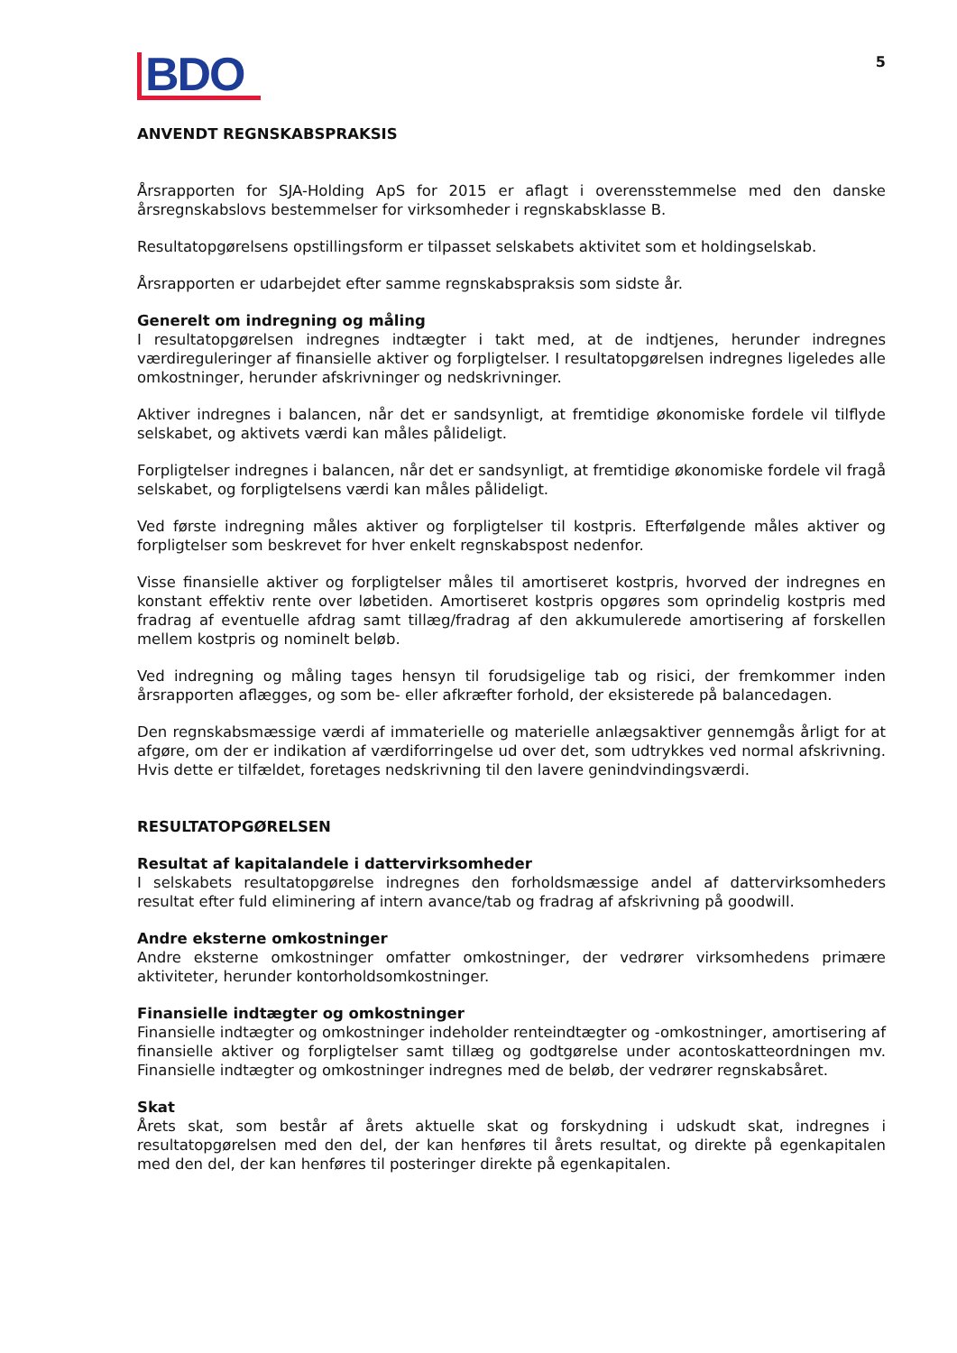BDO
5
ANVENDT REGNSKABSPRAKSIS
Årsrapporten for SJA-Holding ApS for 2015 er aflagt i overensstemmelse med den danske årsregnskabslovs bestemmelser for virksomheder i regnskabsklasse B.
Resultatopgørelsens opstillingsform er tilpasset selskabets aktivitet som et holdingselskab.
Årsrapporten er udarbejdet efter samme regnskabspraksis som sidste år.
Generelt om indregning og måling
I resultatopgørelsen indregnes indtægter i takt med, at de indtjenes, herunder indregnes værdireguleringer af finansielle aktiver og forpligtelser. I resultatopgørelsen indregnes ligeledes alle omkostninger, herunder afskrivninger og nedskrivninger.
Aktiver indregnes i balancen, når det er sandsynligt, at fremtidige økonomiske fordele vil tilflyde selskabet, og aktivets værdi kan måles pålideligt.
Forpligtelser indregnes i balancen, når det er sandsynligt, at fremtidige økonomiske fordele vil fragå selskabet, og forpligtelsens værdi kan måles pålideligt.
Ved første indregning måles aktiver og forpligtelser til kostpris. Efterfølgende måles aktiver og forpligtelser som beskrevet for hver enkelt regnskabspost nedenfor.
Visse finansielle aktiver og forpligtelser måles til amortiseret kostpris, hvorved der indregnes en konstant effektiv rente over løbetiden. Amortiseret kostpris opgøres som oprindelig kostpris med fradrag af eventuelle afdrag samt tillæg/fradrag af den akkumulerede amortisering af forskellen mellem kostpris og nominelt beløb.
Ved indregning og måling tages hensyn til forudsigelige tab og risici, der fremkommer inden årsrapporten aflægges, og som be- eller afkræfter forhold, der eksisterede på balancedagen.
Den regnskabsmæssige værdi af immaterielle og materielle anlægsaktiver gennemgås årligt for at afgøre, om der er indikation af værdiforringelse ud over det, som udtrykkes ved normal afskrivning. Hvis dette er tilfældet, foretages nedskrivning til den lavere genindvindingsværdi.
RESULTATOPGØRELSEN
Resultat af kapitalandele i dattervirksomheder
I selskabets resultatopgørelse indregnes den forholdsmæssige andel af dattervirksomheders resultat efter fuld eliminering af intern avance/tab og fradrag af afskrivning på goodwill.
Andre eksterne omkostninger
Andre eksterne omkostninger omfatter omkostninger, der vedrører virksomhedens primære aktiviteter, herunder kontorholdsomkostninger.
Finansielle indtægter og omkostninger
Finansielle indtægter og omkostninger indeholder renteindtægter og -omkostninger, amortisering af finansielle aktiver og forpligtelser samt tillæg og godtgørelse under acontoskatteordningen mv. Finansielle indtægter og omkostninger indregnes med de beløb, der vedrører regnskabsåret.
Skat
Årets skat, som består af årets aktuelle skat og forskydning i udskudt skat, indregnes i resultatopgørelsen med den del, der kan henføres til årets resultat, og direkte på egenkapitalen med den del, der kan henføres til posteringer direkte på egenkapitalen.